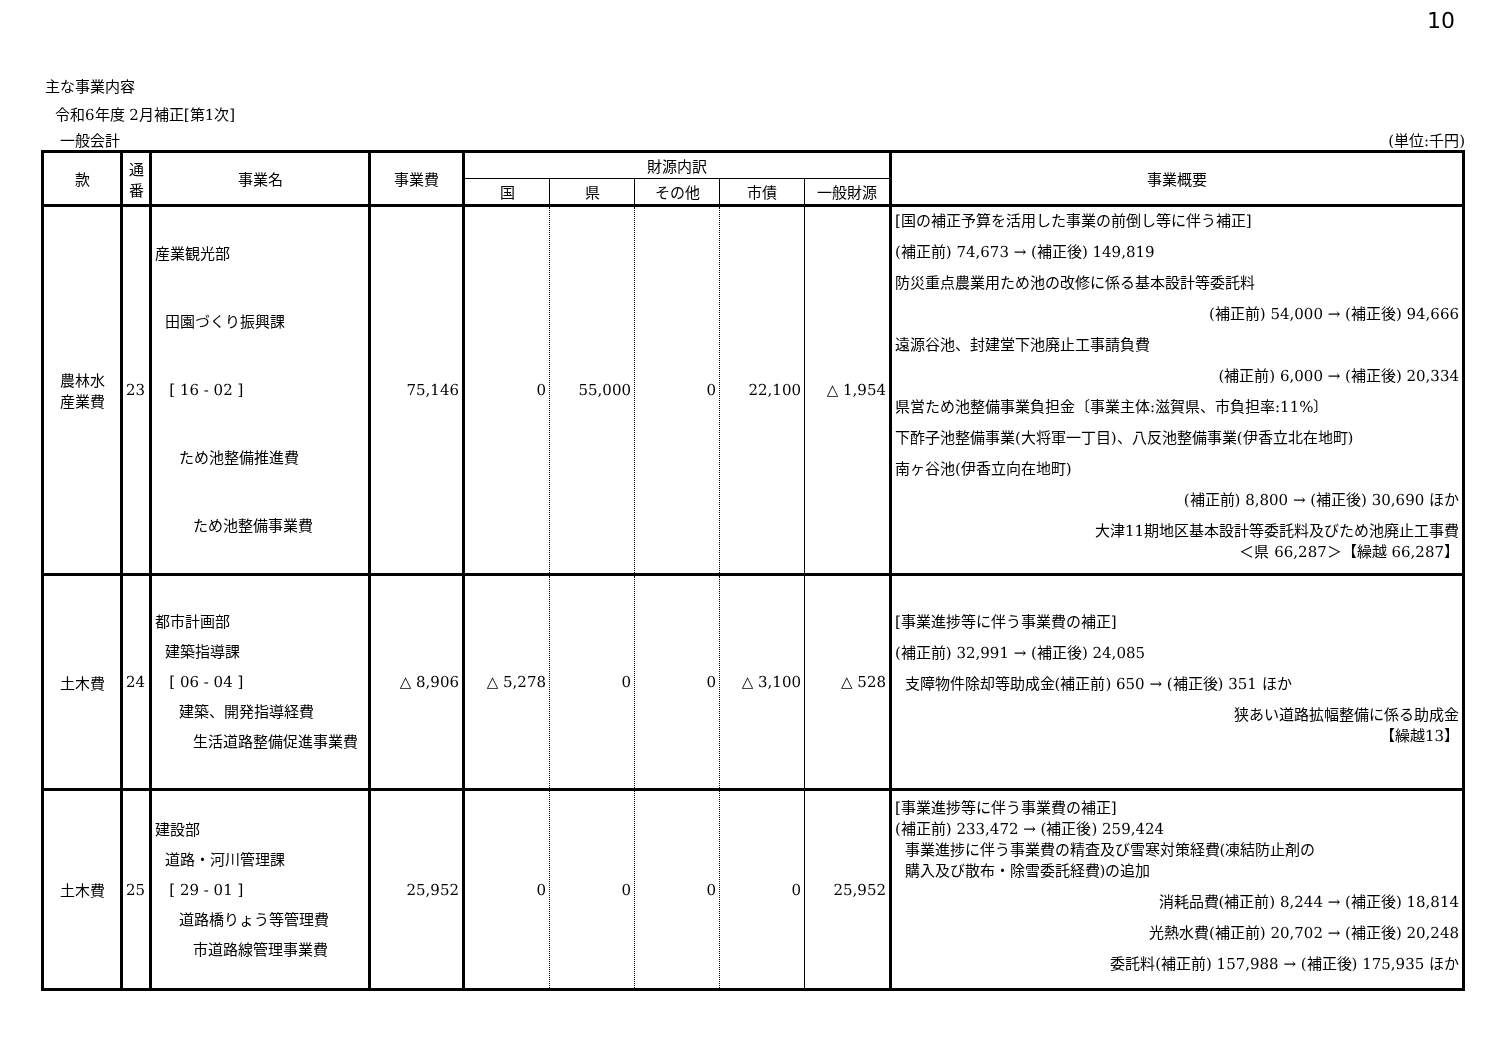10
主な事業内容
令和6年度 2月補正[第1次]
一般会計 (単位:千円)
| 款 | 通番 | 事業名 | 事業費 | 財源内訳 | | | | | 事業概要 |
| --- | --- | --- | --- | --- | --- | --- | --- | --- | --- |
| | | | | 国 | 県 | その他 | 市債 | 一般財源 | |
| 農林水 産業費 | 23 | 産業観光部 田園づくり振興課 [ 16 - 02 ] ため池整備推進費 ため池整備事業費 | 75,146 | 0 | 55,000 | 0 | 22,100 | △ 1,954 | [国の補正予算を活用した事業の前倒し等に伴う補正] (補正前) 74,673 → (補正後) 149,819 防災重点農業用ため池の改修に係る基本設計等委託料 (補正前) 54,000 → (補正後) 94,666 遠源谷池、封建堂下池廃止工事請負費 (補正前) 6,000 → (補正後) 20,334 県営ため池整備事業負担金〔事業主体:滋賀県、市負担率:11%〕 下酢子池整備事業(大将軍一丁目)、八反池整備事業(伊香立北在地町) 南ヶ谷池(伊香立向在地町) (補正前) 8,800 → (補正後) 30,690 ほか 大津11期地区基本設計等委託料及びため池廃止工事費 ＜県 66,287＞【繰越 66,287】 |
| 土木費 | 24 | 都市計画部 建築指導課 [ 06 - 04 ] 建築、開発指導経費 生活道路整備促進事業費 | △ 8,906 | △ 5,278 | 0 | 0 | △ 3,100 | △ 528 | [事業進捗等に伴う事業費の補正] (補正前) 32,991 → (補正後) 24,085 支障物件除却等助成金(補正前) 650 → (補正後) 351 ほか 狭あい道路拡幅整備に係る助成金 【繰越13】 |
| 土木費 | 25 | 建設部 道路・河川管理課 [ 29 - 01 ] 道路橋りょう等管理費 市道路線管理事業費 | 25,952 | 0 | 0 | 0 | 0 | 25,952 | [事業進捗等に伴う事業費の補正] (補正前) 233,472 → (補正後) 259,424 事業進捗に伴う事業費の精査及び雪寒対策経費(凍結防止剤の 購入及び散布・除雪委託経費)の追加 消耗品費(補正前) 8,244 → (補正後) 18,814 光熱水費(補正前) 20,702 → (補正後) 20,248 委託料(補正前) 157,988 → (補正後) 175,935 ほか |